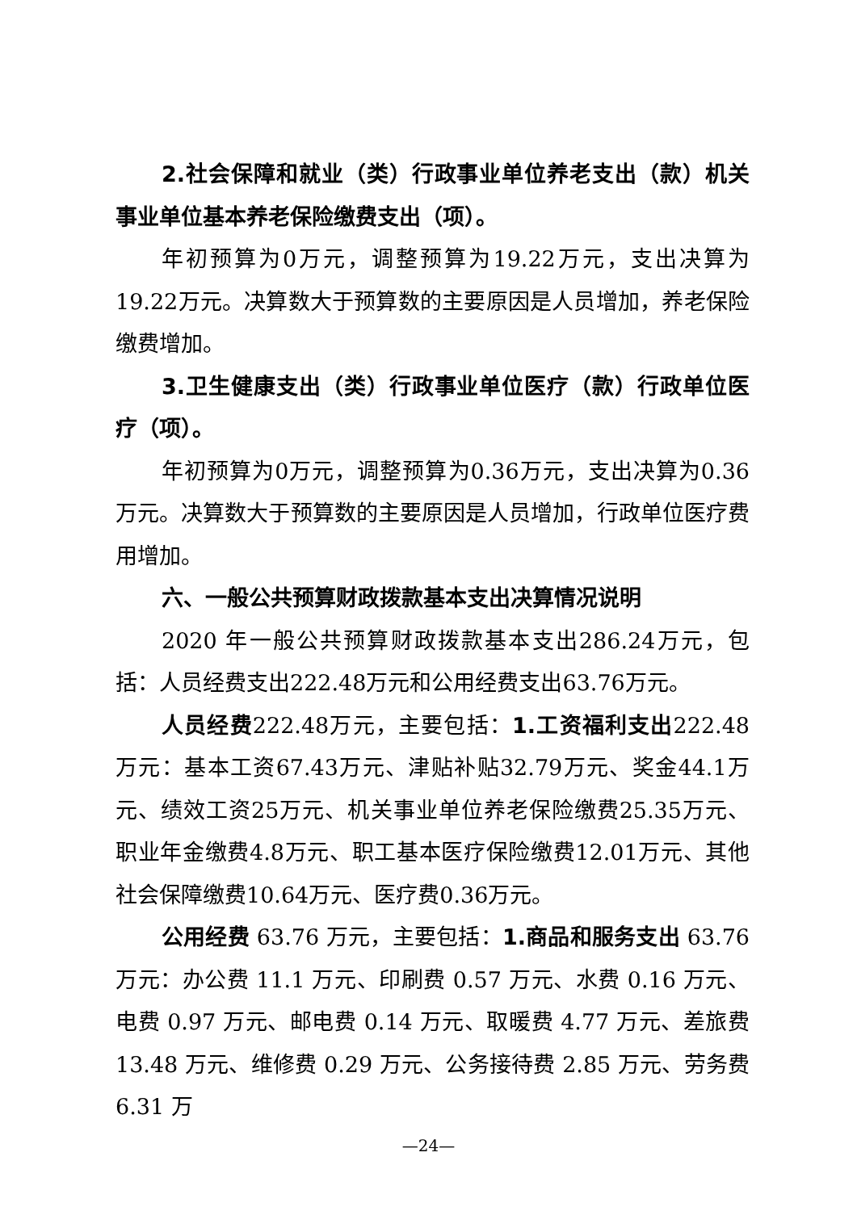2.社会保障和就业（类）行政事业单位养老支出（款）机关事业单位基本养老保险缴费支出（项）。
年初预算为0万元，调整预算为19.22万元，支出决算为19.22万元。决算数大于预算数的主要原因是人员增加，养老保险缴费增加。
3.卫生健康支出（类）行政事业单位医疗（款）行政单位医疗（项）。
年初预算为0万元，调整预算为0.36万元，支出决算为0.36万元。决算数大于预算数的主要原因是人员增加，行政单位医疗费用增加。
六、一般公共预算财政拨款基本支出决算情况说明
2020 年一般公共预算财政拨款基本支出286.24万元，包括：人员经费支出222.48万元和公用经费支出63.76万元。
人员经费222.48万元，主要包括：1.工资福利支出222.48万元：基本工资67.43万元、津贴补贴32.79万元、奖金44.1万元、绩效工资25万元、机关事业单位养老保险缴费25.35万元、职业年金缴费4.8万元、职工基本医疗保险缴费12.01万元、其他社会保障缴费10.64万元、医疗费0.36万元。
公用经费 63.76 万元，主要包括：1.商品和服务支出 63.76 万元：办公费 11.1 万元、印刷费 0.57 万元、水费 0.16 万元、电费 0.97 万元、邮电费 0.14 万元、取暖费 4.77 万元、差旅费 13.48 万元、维修费 0.29 万元、公务接待费 2.85 万元、劳务费 6.31 万
—24—